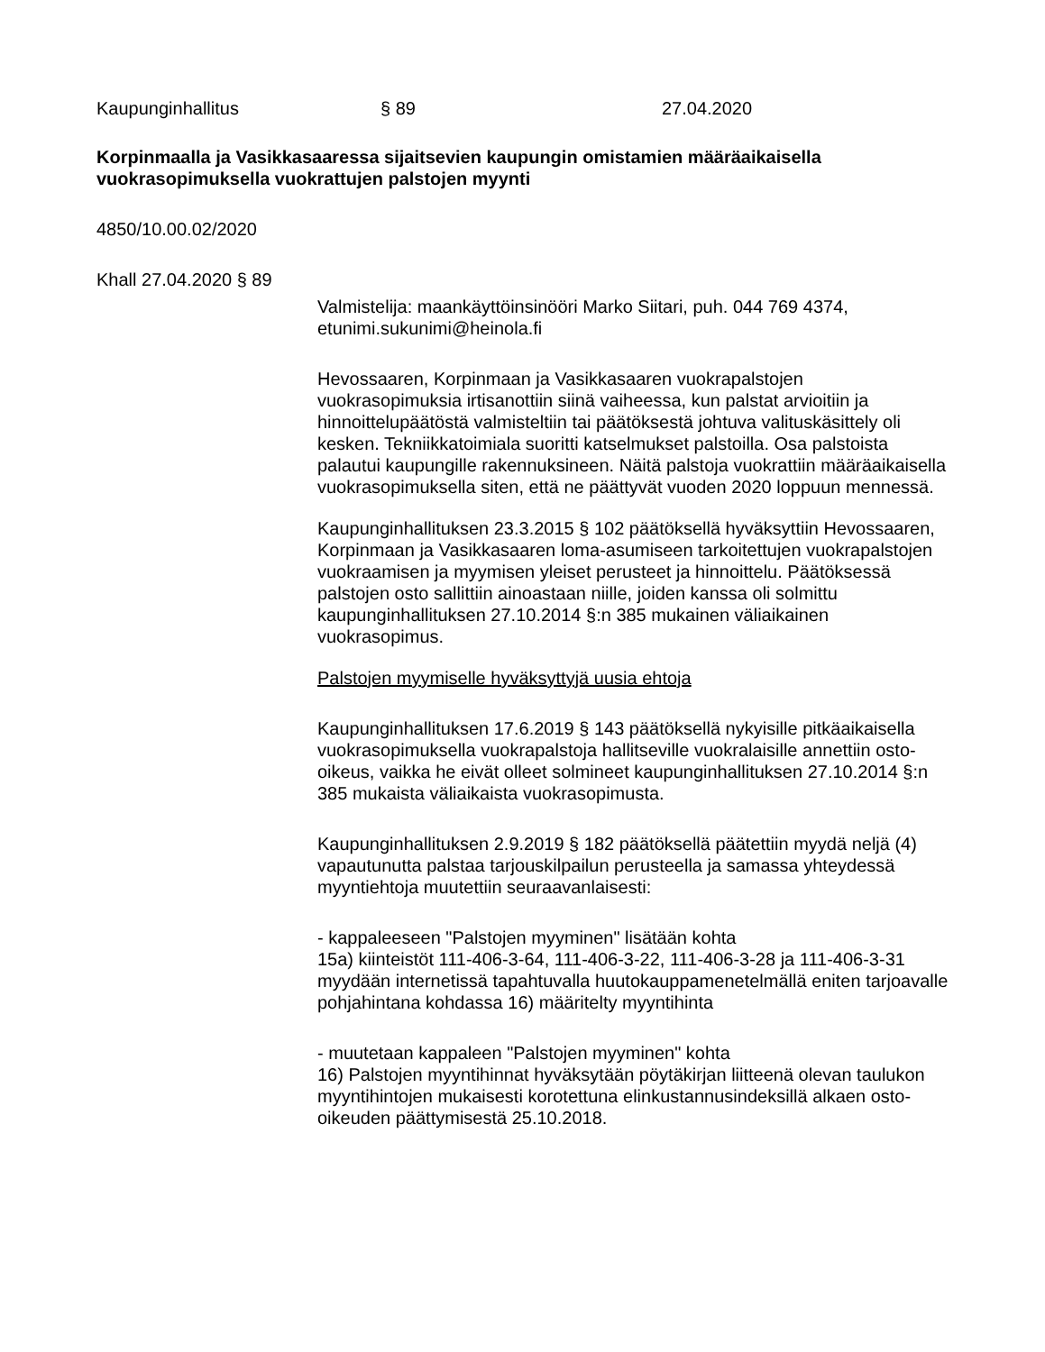Kaupunginhallitus § 89 27.04.2020
Korpinmaalla ja Vasikkasaaressa sijaitsevien kaupungin omistamien määräaikaisella vuokrasopimuksella vuokrattujen palstojen myynti
4850/10.00.02/2020
Khall 27.04.2020 § 89
Valmistelija: maankäyttöinsinööri Marko Siitari, puh. 044 769 4374, etunimi.sukunimi@heinola.fi
Hevossaaren, Korpinmaan ja Vasikkasaaren vuokrapalstojen vuokrasopimuksia irtisanottiin siinä vaiheessa, kun palstat arvioitiin ja hinnoittelupäätöstä valmisteltiin tai päätöksestä johtuva valituskäsittely oli kesken. Tekniikkatoimiala suoritti katselmukset palstoilla. Osa palstoista palautui kaupungille rakennuksineen. Näitä palstoja vuokrattiin määräaikaisella vuokrasopimuksella siten, että ne päättyvät vuoden 2020 loppuun mennessä.
Kaupunginhallituksen 23.3.2015 § 102 päätöksellä hyväksyttiin Hevossaaren, Korpinmaan ja Vasikkasaaren loma-asumiseen tarkoitettujen vuokrapalstojen vuokraamisen ja myymisen yleiset perusteet ja hinnoittelu. Päätöksessä palstojen osto sallittiin ainoastaan niille, joiden kanssa oli solmittu kaupunginhallituksen 27.10.2014 §:n 385 mukainen väliaikainen vuokrasopimus.
Palstojen myymiselle hyväksyttyjä uusia ehtoja
Kaupunginhallituksen 17.6.2019 § 143 päätöksellä nykyisille pitkäaikaisella vuokrasopimuksella vuokrapalstoja hallitseville vuokralaisille annettiin osto-oikeus, vaikka he eivät olleet solmineet kaupunginhallituksen 27.10.2014 §:n 385 mukaista väliaikaista vuokrasopimusta.
Kaupunginhallituksen 2.9.2019 § 182 päätöksellä päätettiin myydä neljä (4) vapautunutta palstaa tarjouskilpailun perusteella ja samassa yhteydessä myyntiehtoja muutettiin seuraavanlaisesti:
- kappaleeseen "Palstojen myyminen" lisätään kohta
15a) kiinteistöt 111-406-3-64, 111-406-3-22, 111-406-3-28 ja 111-406-3-31 myydään internetissä tapahtuvalla huutokauppamenetelmällä eniten tarjoavalle pohjahintana kohdassa 16) määritelty myyntihinta
- muutetaan kappaleen "Palstojen myyminen" kohta
16) Palstojen myyntihinnat hyväksytään pöytäkirjan liitteenä olevan taulukon myyntihintojen mukaisesti korotettuna elinkustannusindeksillä alkaen osto-oikeuden päättymisestä 25.10.2018.